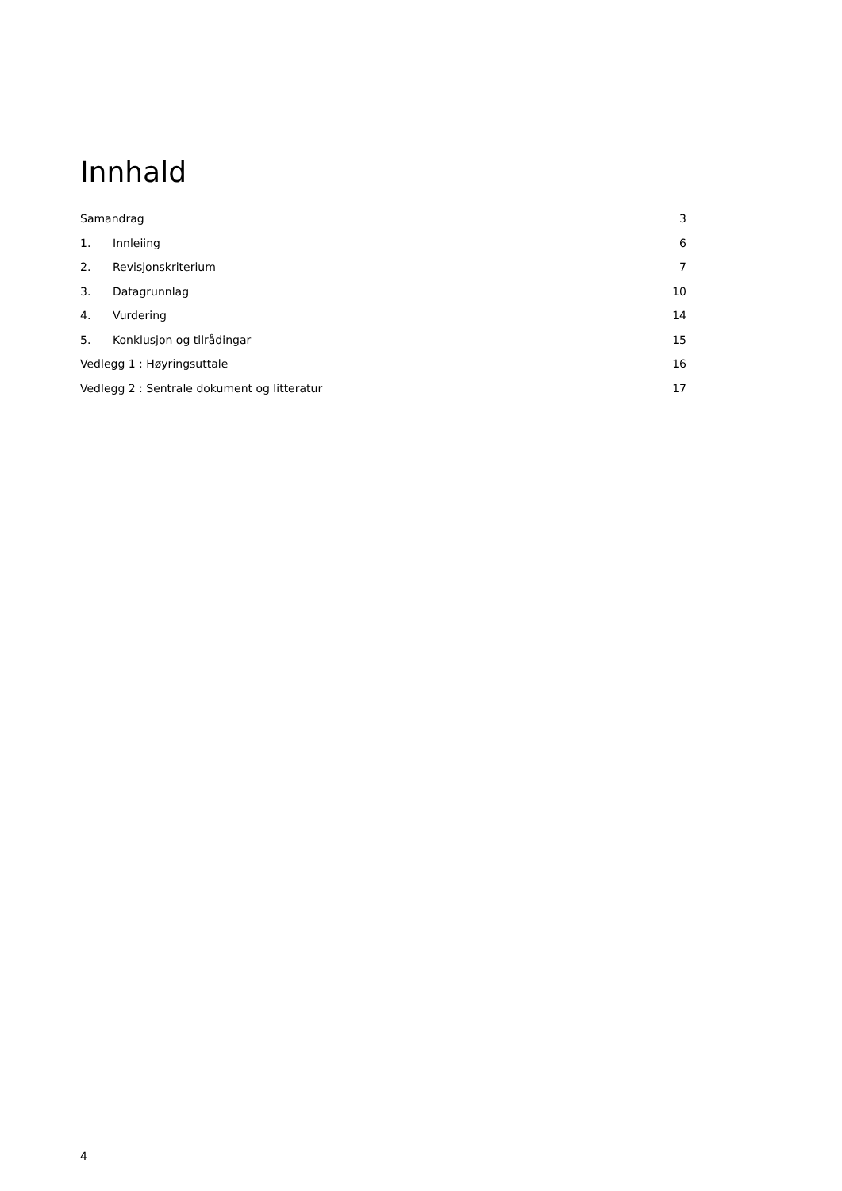Innhald
Samandrag 3
1. Innleiing 6
2. Revisjonskriterium 7
3. Datagrunnlag 10
4. Vurdering 14
5. Konklusjon og tilrådingar 15
Vedlegg 1 : Høyringsuttale 16
Vedlegg 2 : Sentrale dokument og litteratur 17
4